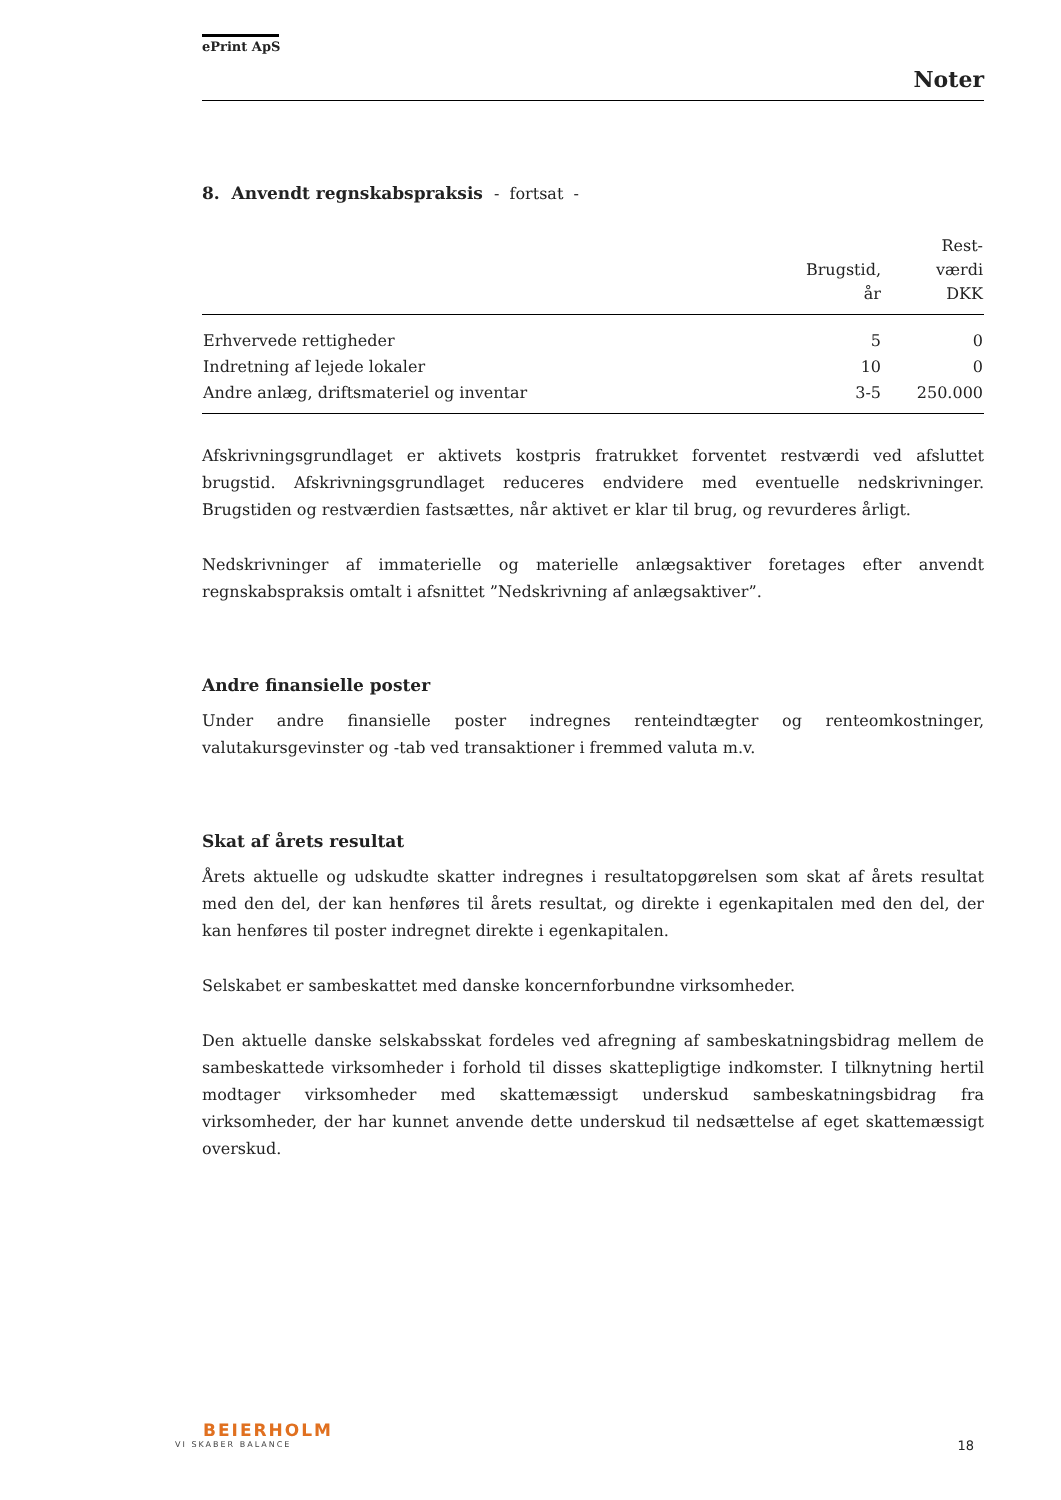ePrint ApS
Noter
8. Anvendt regnskabspraksis - fortsat -
| | Brugstid, år | Rest- værdi DKK |
| --- | --- | --- |
| Erhvervede rettigheder | 5 | 0 |
| Indretning af lejede lokaler | 10 | 0 |
| Andre anlæg, driftsmateriel og inventar | 3-5 | 250.000 |
Afskrivningsgrundlaget er aktivets kostpris fratrukket forventet restværdi ved afsluttet brugstid. Afskrivningsgrundlaget reduceres endvidere med eventuelle nedskrivninger. Brugstiden og restværdien fastsættes, når aktivet er klar til brug, og revurderes årligt.
Nedskrivninger af immaterielle og materielle anlægsaktiver foretages efter anvendt regnskabspraksis omtalt i afsnittet ”Nedskrivning af anlægsaktiver”.
Andre finansielle poster
Under andre finansielle poster indregnes renteindtægter og renteomkostninger, valutakursgevinster og -tab ved transaktioner i fremmed valuta m.v.
Skat af årets resultat
Årets aktuelle og udskudte skatter indregnes i resultatopgørelsen som skat af årets resultat med den del, der kan henføres til årets resultat, og direkte i egenkapitalen med den del, der kan henføres til poster indregnet direkte i egenkapitalen.
Selskabet er sambeskattet med danske koncernforbundne virksomheder.
Den aktuelle danske selskabsskat fordeles ved afregning af sambeskatningsbidrag mellem de sambeskattede virksomheder i forhold til disses skattepligtige indkomster. I tilknytning hertil modtager virksomheder med skattemæssigt underskud sambeskatningsbidrag fra virksomheder, der har kunnet anvende dette underskud til nedsættelse af eget skattemæssigt overskud.
BEIERHOLM
VI SKABER BALANCE
18